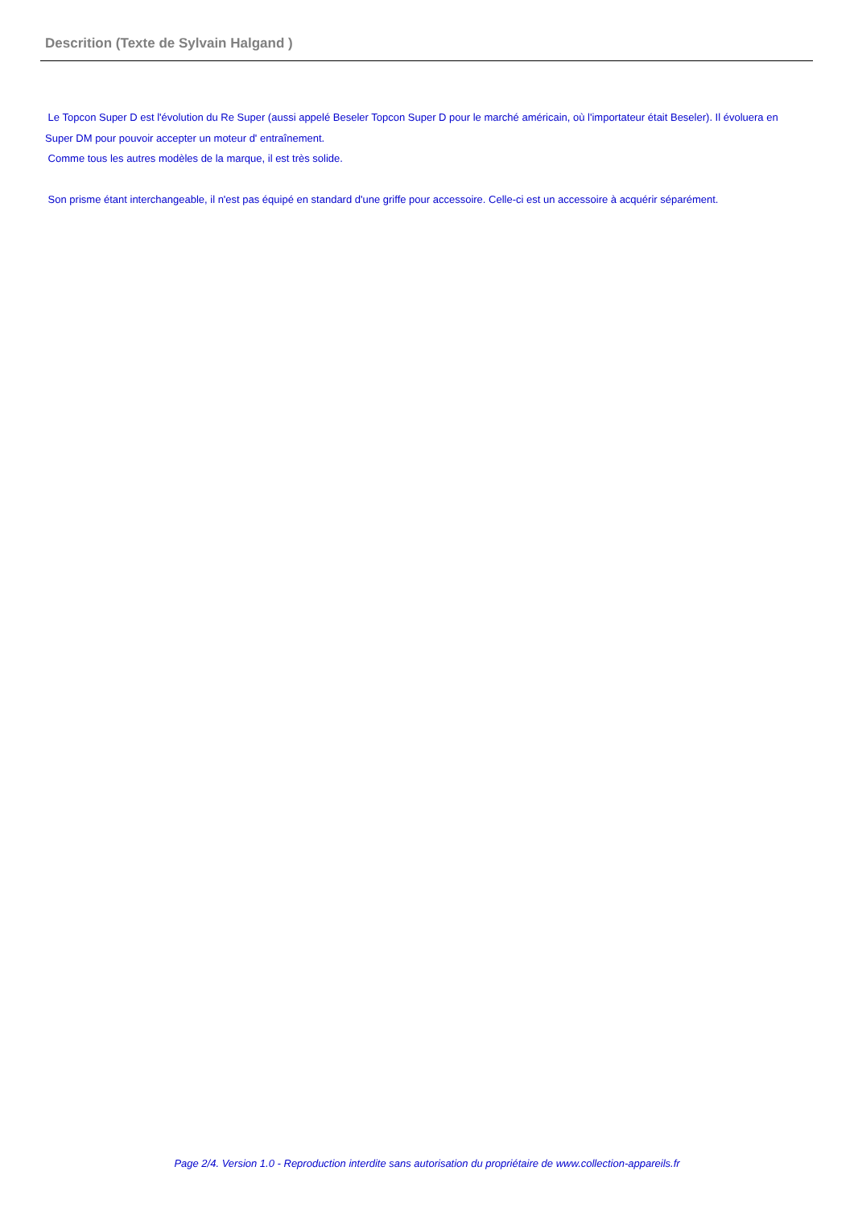Descrition (Texte de Sylvain Halgand )
Le Topcon Super D est l'évolution du Re Super (aussi appelé Beseler Topcon Super D pour le marché américain, où l'importateur était Beseler). Il évoluera en Super DM pour pouvoir accepter un moteur d' entraînement.
Comme tous les autres modèles de la marque, il est très solide.
Son prisme étant interchangeable, il n'est pas équipé en standard d'une griffe pour accessoire. Celle-ci est un accessoire à acquérir séparément.
Page 2/4. Version 1.0 - Reproduction interdite sans autorisation du propriétaire de www.collection-appareils.fr